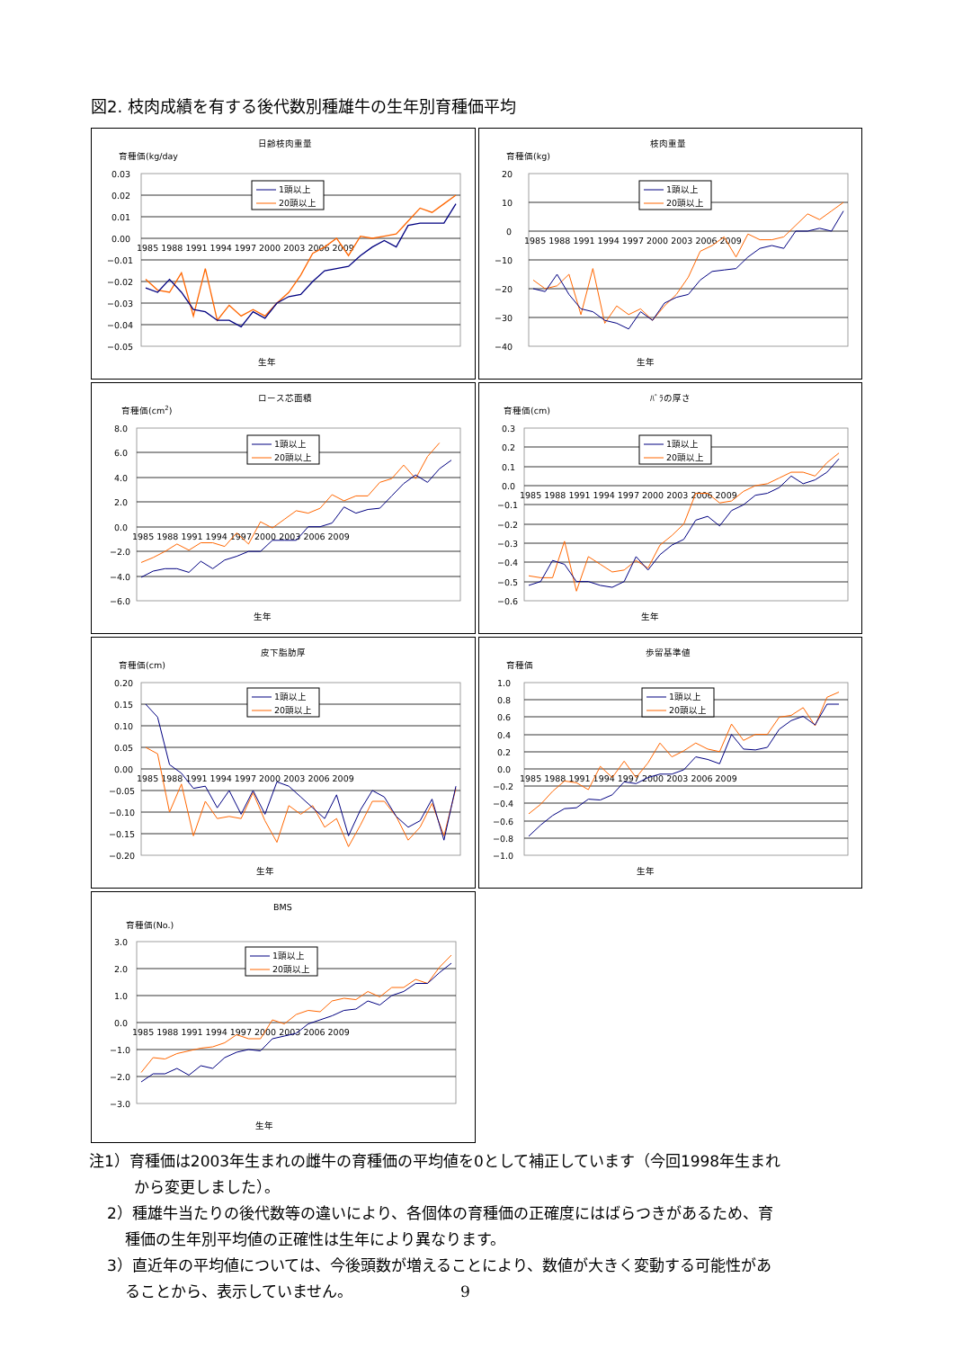図2. 枝肉成績を有する後代数別種雄牛の生年別育種価平均
日齢枝肉重量
育種価(kg/day
0.03
0.02
0.01
0.00
−0.01
−0.02
−0.03
−0.04
−0.05
1985 1988 1991 1994 1997 2000 2003 2006 2009
1頭以上
20頭以上
生年
枝肉重量
育種価(kg)
20
10
0
−10
−20
−30
−40
1985 1988 1991 1994 1997 2000 2003 2006 2009
1頭以上
20頭以上
生年
ロース芯面積
育種価(cm2)
8.0
6.0
4.0
2.0
0.0
−2.0
−4.0
−6.0
1985 1988 1991 1994 1997 2000 2003 2006 2009
1頭以上
20頭以上
生年
ﾊﾞﾗの厚さ
育種価(cm)
0.3
0.2
0.1
0.0
−0.1
−0.2
−0.3
−0.4
−0.5
−0.6
1985 1988 1991 1994 1997 2000 2003 2006 2009
1頭以上
20頭以上
生年
皮下脂肪厚
育種価(cm)
0.20
0.15
0.10
0.05
0.00
−0.05
−0.10
−0.15
−0.20
1985 1988 1991 1994 1997 2000 2003 2006 2009
1頭以上
20頭以上
生年
歩留基準値
育種価
1.0
0.8
0.6
0.4
0.2
0.0
−0.2
−0.4
−0.6
−0.8
−1.0
1985 1988 1991 1994 1997 2000 2003 2006 2009
1頭以上
20頭以上
生年
BMS
育種価(No.)
3.0
2.0
1.0
0.0
−1.0
−2.0
−3.0
1985 1988 1991 1994 1997 2000 2003 2006 2009
1頭以上
20頭以上
生年
注1）育種価は2003年生まれの雌牛の育種価の平均値を0として補正しています（今回1998年生まれ
から変更しました）。
2）種雄牛当たりの後代数等の違いにより、各個体の育種価の正確度にはばらつきがあるため、育
種価の生年別平均値の正確性は生年により異なります。
3）直近年の平均値については、今後頭数が増えることにより、数値が大きく変動する可能性があ
ることから、表示していません。 9